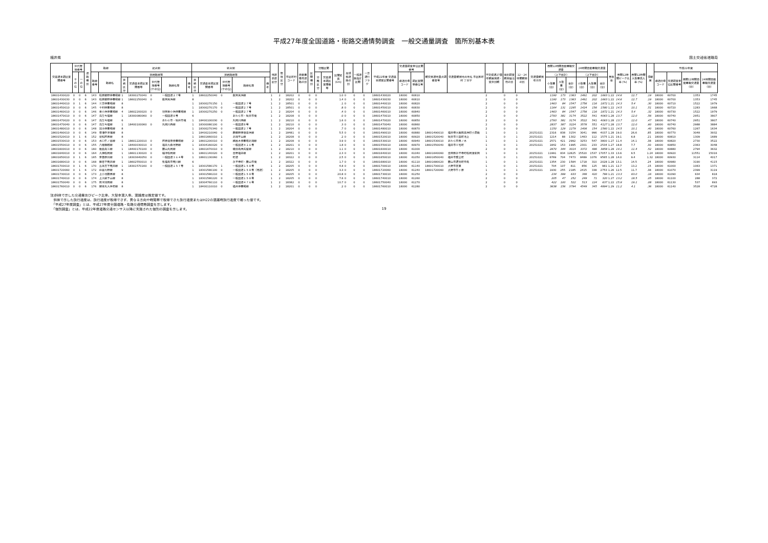平成27年度全国道路・街路交通情勢調査　一般交通量調査　箇所別基本表
福井県 国土交通省道路局
| 交基通本調区査間番号 | 世代管理番号 | | 道路種別 | 路線 | | 起点側 | | | | | 終点側 | | | | | 現道旧道区分 | 管理区分 | 市区町村コード | 自動車専用道路の別 | 区間種別 | 分離区間 | | 区間延長 (km) | 高規格道路の別 | 一般道路指定区間 | 一方通行フラグ | 平成22年度 交通基本調査区間番号 | 交通量調査単位区間番号 | | 観交測通地量点調番査号 | 交通量観測地点地名 市区郡町村 丁目字 | 平交成通27量年観度測調・査非別観 | 個別調査観測値活用の別 | 12・24時間観測の別 | 交通量観測年月日 | 昼間12時間自動車類交通量 | | | 24時間自動車類交通量 | | | 昼夜率 | 昼間12時間ピーク比率 (%) | 昼間12時間大型車混入率 (%) | 混雑度 | 平成22年度 | | | |
| --- | --- | --- | --- | --- | --- | --- | --- | --- | --- | --- | --- | --- | --- | --- | --- | --- | --- | --- | --- | --- | --- | --- | --- | --- | --- | --- | --- | --- | --- | --- | --- | --- | --- | --- | --- | --- | --- | --- | --- | --- | --- | --- | --- | --- | --- | --- | --- | --- | --- |
| | 十の位 | 一の位 | | 路線番号 | 路線名 | 接続路線等 | | | | | 接続路線等 | | | | | | | | | | 分離区分 | 交基通本調区査間番号 | | | | | | 都道府県コード | 調区査間単番位号 | | | | | | | （上下合計） | | | （上下合計） | | | | | | | 都道府県コード | 交通調査単位区間番号 | 昼間12時間自動車類交通量 (台) | 24時間自動車類交通量 (台) |
| | | | | | | 接続区分 | 交通基本調区査間番号 | 世代管理番号(十の位) | 路線名等 | 備考 | 接続区分 | 交通基本調区査間番号 | 世代管理番号(十の位) | 路線名等 | 備考 | | | | | | | | | | | | | | | | | | | | | 小型車 (台) | 大型車 (台) | 合計 (台) | 小型車 (台) | 大型車 (台) | 合計 (台) | | | | | | | | |
| 18601430020 | 0 | 0 | 6 | 143 | 松原粟野停車場線 | 1 | 18300270040 | 0 | 一般国道２７号 | | 1 | 18602250040 | 0 | 敦賀美浜線 | | 1 | 2 | 18202 | 0 | 0 | 0 | | 1.0 | 0 | 0 | 0 | 18601430020 | 18000 | 60810 | | | 2 | 0 | 0 | | 1190 | 173 | 1363 | 1461 | 202 | 1663 | 1.22 | 14.6 | 12.7 | .19 | 18000 | 60700 | 1353 | 1745 |
| 18601430030 | 0 | 0 | 6 | 143 | 松原粟野停車場線 | 1 | 18602250040 | 0 | 敦賀美浜線 | | 8 | | | | | 1 | 2 | 18202 | 0 | 0 | 0 | | 1.4 | 0 | 0 | 0 | 18601430030 | 18000 | 60810 | | | 2 | 0 | 0 | | 1190 | 173 | 1363 | 1461 | 202 | 1663 | 1.22 | 14.6 | 12.7 | .19 | 18000 | 60700 | 1353 | 1745 |
| 18601440010 | 0 | 1 | 6 | 144 | 三方停車場線 | 8 | | | | | 1 | 18300270150 | 1 | 一般国道２７号 | | 1 | 2 | 18501 | 0 | 0 | 0 | | .1 | 0 | 0 | 0 | 18601440010 | 18000 | 60820 | | | 2 | 0 | 0 | | 1463 | 84 | 1547 | 1756 | 116 | 1872 | 1.21 | 14.3 | 5.4 | .30 | 18000 | 60710 | 1522 | 1979 |
| 18601450010 | 0 | 0 | 6 | 145 | 十村停車場線 | 8 | | | | | 1 | 18300270170 | 0 | 一般国道２７号 | | 1 | 2 | 18501 | 0 | 0 | 0 | | .8 | 0 | 0 | 0 | 18601450010 | 18000 | 60830 | | | 2 | 0 | 0 | | 1164 | 131 | 1295 | 1424 | 156 | 1580 | 1.22 | 14.5 | 10.1 | .51 | 18000 | 60720 | 1283 | 1668 |
| 18601460010 | 0 | 0 | 6 | 146 | 東小浜停車場線 | 4 | 18602200020 | 0 | 羽賀東小浜停車場線 | | 1 | 18300270250 | 0 | 一般国道２７号 | | 1 | 2 | 18204 | 0 | 0 | 0 | | .4 | 0 | 0 | 0 | 18601460010 | 18000 | 60840 | | | 2 | 0 | 0 | | 1463 | 84 | 1547 | 1756 | 116 | 1872 | 1.21 | 14.3 | 5.4 | .32 | 18000 | 60730 | 1522 | 1979 |
| 18601470010 | 0 | 0 | 6 | 147 | 瓜生今福線 | 1 | 18300080060 | 0 | 一般国道８号 | | 6 | | | あわら市・坂井市境 | | 1 | 2 | 18208 | 0 | 0 | 0 | | .0 | 0 | 0 | 0 | 18601470010 | 18000 | 60850 | | | 2 | 0 | 0 | | 2793 | 381 | 3174 | 3522 | 541 | 4063 | 1.28 | 13.7 | 12.0 | .56 | 18000 | 60740 | 2951 | 3807 |
| 18601470020 | 0 | 0 | 6 | 147 | 瓜生今福線 | 6 | | | あわら市・坂井市境 | | 1 | 18400100030 | 0 | 丸岡川西線 | | 1 | 2 | 18210 | 0 | 0 | 0 | | 1.6 | 0 | 0 | 0 | 18601470020 | 18000 | 60850 | | | 2 | 0 | 0 | | 2793 | 381 | 3174 | 3522 | 541 | 4063 | 1.28 | 13.7 | 12.0 | .47 | 18000 | 60740 | 2951 | 3807 |
| 18601470040 | 0 | 0 | 6 | 147 | 瓜生今福線 | 1 | 18400100060 | 0 | 丸岡川西線 | | 1 | 18300080100 | 0 | 一般国道８号 | | 1 | 2 | 18210 | 0 | 0 | 0 | | .3 | 0 | 0 | 0 | 18601470040 | 18000 | 60860 | | | 2 | 0 | 0 | | 2837 | 387 | 3224 | 3576 | 551 | 4127 | 1.28 | 13.7 | 12.0 | .60 | 18000 | 60740 | 2988 | 3884 |
| 18601480010 | 0 | 0 | 6 | 148 | 加斗停車場線 | 8 | | | | | 1 | 18300270340 | 0 | 一般国道２７号 | | 1 | 2 | 18204 | 0 | 0 | 0 | | .7 | 0 | 0 | 0 | 18601480010 | 18000 | 60870 | | | 2 | 0 | 0 | | 1150 | 129 | 1279 | 1406 | 154 | 1560 | 1.22 | 14.5 | 10.1 | .40 | 18000 | 60760 | 1267 | 1634 |
| 18601490010 | 0 | 0 | 6 | 149 | 音海中津海線 | 8 | | | | | 1 | 18400210040 | 0 | 舞鶴野原港高浜線 | | 1 | 2 | 18481 | 0 | 0 | 0 | | 5.5 | 0 | 0 | 0 | 18601490010 | 18000 | 60880 | 18601490010 | 福井県大飯郡高浜町小黒飯 | 1 | 0 | 1 | 20151021 | 2316 | 838 | 3154 | 3041 | 996 | 4037 | 1.28 | 19.0 | 26.6 | .85 | 18000 | 60770 | 3048 | 3932 |
| 18601520010 | 0 | 1 | 6 | 152 | 波松芦原線 | 8 | | | | | 1 | 18601660010 | 1 | 北潟平山線 | | 1 | 2 | 18208 | 0 | 0 | 0 | | .2 | 0 | 0 | 0 | 18601520010 | 18000 | 60920 | 18601520040 | 坂井市三国町池上 | 1 | 0 | 1 | 20151021 | 1214 | 88 | 1302 | 1463 | 112 | 1575 | 1.21 | 19.1 | 6.8 | .21 | 18000 | 60810 | 1309 | 1689 |
| 18601530010 | 0 | 0 | 6 | 153 | 水口牛ノ谷線 | 1 | 18601220010 | 0 | 芦原温泉停車場線 | | 2 | 18601200010 | 0 | 細呂木停車場北潟線 | | 1 | 2 | 18208 | 0 | 0 | 0 | | 3.9 | 0 | 0 | 0 | 18601530010 | 18000 | 60940 | 18601530010 | あわら市青ノ木 | 1 | 0 | 1 | 20151021 | 2571 | 421 | 2992 | 3253 | 547 | 3800 | 1.27 | 11.4 | 14.1 | .38 | 18000 | 60820 | 2730 | 3522 |
| 18601550010 | 0 | 0 | 6 | 155 | 八幡横越線 | 1 | 18400030010 | 0 | 福井大森河野線 | | 1 | 18304160020 | 0 | 一般国道４１６号 | | 1 | 2 | 18201 | 0 | 0 | 0 | | 1.8 | 0 | 0 | 0 | 18601550010 | 18000 | 60970 | 18601550040 | 福井市三宅町 | 1 | 0 | 1 | 20151021 | 1842 | 153 | 1995 | 2301 | 233 | 2534 | 1.27 | 18.8 | 7.7 | .30 | 18000 | 60850 | 2363 | 3048 |
| 18601600010 | 0 | 0 | 6 | 160 | 板倉高江線 | 1 | 18400170100 | 0 | 勝山丸岡線 | | 1 | 18601670010 | 0 | 磯部島西瓜屋線 | | 1 | 2 | 18210 | 0 | 0 | 0 | | 1.1 | 0 | 0 | 0 | 18601600010 | 18000 | 61000 | | | 2 | 0 | 0 | | 2670 | 344 | 3014 | 3372 | 486 | 3858 | 1.28 | 14.1 | 11.4 | .52 | 18000 | 60880 | 2794 | 3632 |
| 18601640010 | 0 | 0 | 6 | 164 | 大畑松岡線 | 1 | 18601130020 | 0 | 稲津松岡線 | | 1 | 18601140020 | 0 | 吉野福井線 | | 1 | 2 | 18201 | 0 | 0 | 0 | | 2.3 | 0 | 0 | 0 | 18601640010 | 18000 | 61040 | 18601640060 | 吉田郡永平寺町松岡渡新田 | 1 | 0 | 1 | 20151021 | 11991 | 834 | 12825 | 15520 | 1537 | 17057 | 1.33 | 13.6 | 6.5 | 1.24 | 18000 | 60920 | 11551 | 15016 |
| 18601650010 | 0 | 1 | 6 | 165 | 京善原目線 | 1 | 18303640050 | 0 | 一般国道３６４号 | | 1 | 18601130060 | 1 | 町道 | | 1 | 2 | 18322 | 0 | 0 | 0 | | 2.5 | 0 | 0 | 0 | 18601650010 | 18000 | 61050 | 18601650040 | 福井市重立町 | 1 | 0 | 1 | 20151021 | 6769 | 704 | 7473 | 8489 | 1076 | 9565 | 1.28 | 14.0 | 9.4 | 1.32 | 18000 | 60930 | 3114 | 4017 |
| 18601680010 | 0 | 0 | 6 | 168 | 藤巻下荒井線 | 1 | 18602550010 | 0 | 牧福島市荒川線 | | 6 | | | 永平寺町・勝山市境 | | 1 | 2 | 18322 | 0 | 0 | 0 | | 1.7 | 0 | 0 | 0 | 18601680010 | 18000 | 61110 | 18601680020 | 勝山市遅羽町中島 | 1 | 0 | 1 | 20151021 | 1354 | 230 | 1584 | 1718 | 310 | 2028 | 1.28 | 13.1 | 14.5 | .24 | 18000 | 60980 | 3190 | 4115 |
| 18601700010 | 0 | 1 | 6 | 170 | 五条方下荒井線 | 1 | 18301570160 | 0 | 一般国道１５７号 | | 1 | 18301580170 | 1 | 一般国道１５８号 | | 1 | 2 | 18205 | 0 | 0 | 0 | | 4.8 | 0 | 0 | 0 | 18601700010 | 18000 | 61140 | 18601700010 | 大野市友兼 | 1 | 0 | 1 | 20151021 | 704 | 107 | 811 | 856 | 125 | 981 | 1.21 | 12.7 | 13.2 | .15 | 18000 | 61000 | 1063 | 1371 |
| 18601720060 | 0 | 1 | 6 | 172 | 皿谷大野線 | 9 | | | | | 1 | 18301580100 | 0 | 一般国道１５８号（現道） | | 1 | 2 | 18205 | 0 | 0 | 0 | | 3.3 | 0 | 0 | 0 | 18601720060 | 18000 | 61240 | 18601720060 | 大野市牛ヶ原 | 1 | 0 | 1 | 20151021 | 1930 | 255 | 2185 | 2415 | 338 | 2753 | 1.26 | 12.5 | 11.7 | .38 | 18000 | 61070 | 2399 | 3119 |
| 18601730010 | 0 | 0 | 6 | 173 | 上小池勝原線 | 8 | | | | | 1 | 18301580210 | 0 | 一般国道１５８号 | | 1 | 2 | 18205 | 0 | 0 | 0 | | 20.8 | 0 | 0 | 0 | 18601730010 | 18000 | 61250 | | | 2 | 0 | 0 | | 234 | 399 | 633 | 346 | 420 | 766 | 1.21 | 13.3 | 63.0 | .16 | 18000 | 61090 | 634 | 818 |
| 18601740010 | 0 | 0 | 6 | 174 | 上大納下山線 | 8 | | | | | 1 | 18301580220 | 0 | 一般国道１５８号 | | 1 | 2 | 18205 | 0 | 0 | 0 | | 7.6 | 0 | 0 | 0 | 18601740010 | 18000 | 61260 | | | 2 | 0 | 0 | | 205 | 47 | 252 | 249 | 71 | 320 | 1.27 | 13.2 | 18.5 | .05 | 18000 | 61100 | 288 | 372 |
| 18601750040 | 0 | 0 | 6 | 175 | 熊河池田線 | 8 | | | | | 1 | 18304760110 | 0 | 一般国道４７６号 | | 1 | 2 | 18382 | 0 | 0 | 0 | | 10.7 | 0 | 0 | 0 | 18601750040 | 18000 | 61270 | | | 2 | 0 | 0 | | 422 | 100 | 522 | 513 | 124 | 637 | 1.22 | 15.9 | 19.1 | .08 | 18000 | 61130 | 537 | 693 |
| 18601760010 | 0 | 0 | 6 | 176 | 御本丸大手町線 | 8 | | | | | 1 | 18400110010 | 0 | 福井停車場線 | | 1 | 2 | 18201 | 0 | 0 | 0 | | .2 | 0 | 0 | 0 | 18601760010 | 18000 | 61280 | | | 2 | 0 | 0 | | 3638 | 156 | 3794 | 4549 | 345 | 4894 | 1.29 | 11.2 | 4.1 | .36 | 18000 | 61140 | 3528 | 4728 |
注)斜体で示した交通量及びピーク比率、大型車混入率、混雑度は推定値です。
　斜体で示した旅行速度は、旅行速度が取得できず、異なる方向や時間帯で取得できた旅行速度またはH22の混雑時旅行速度で補った値です。
　「平成27年度調査」とは、平成27年度全国道路・街路交通情勢調査を示します。
　「個別調査」とは、平成22年度道路交通センサス以降に実施された個別の調査を示します。
19